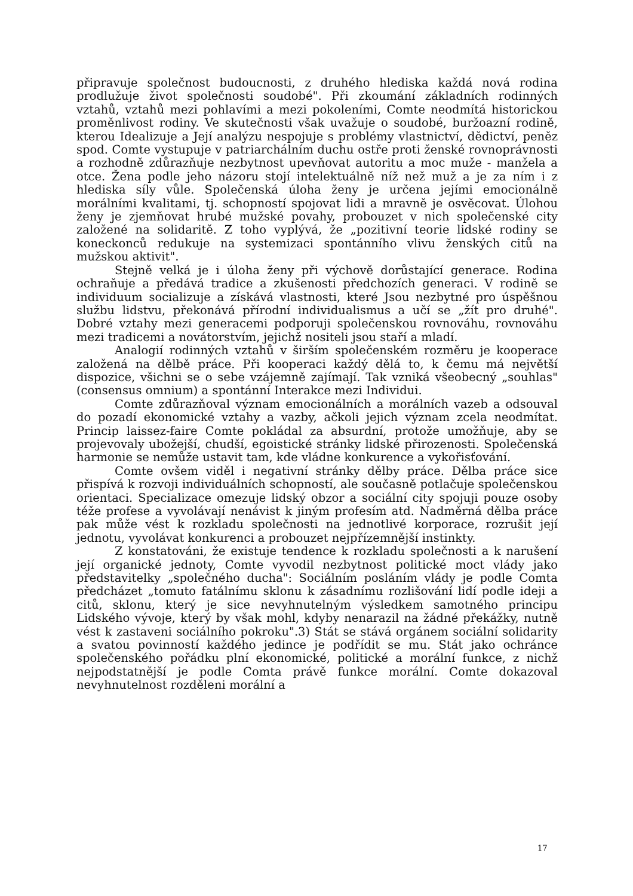připravuje společnost budoucnosti, z druhého hlediska každá nová rodina prodlužuje život společnosti soudobé". Při zkoumání základních rodinných vztahů, vztahů mezi pohlavími a mezi pokoleními, Comte neodmítá historickou proměnlivost rodiny. Ve skutečnosti však uvažuje o soudobé, buržoazní rodině, kterou Idealizuje a Její analýzu nespojuje s problémy vlastnictví, dědictví, peněz spod. Comte vystupuje v patriarchálním duchu ostře proti ženské rovnoprávnosti a rozhodně zdůrazňuje nezbytnost upevňovat autoritu a moc muže - manžela a otce. Žena podle jeho názoru stojí intelektuálně níž než muž a je za ním i z hlediska síly vůle. Společenská úloha ženy je určena jejími emocionálně morálními kvalitami, tj. schopností spojovat lidi a mravně je osvěcovat. Úlohou ženy je zjemňovat hrubé mužské povahy, probouzet v nich společenské city založené na solidaritě. Z toho vyplývá, že „pozitivní teorie lidské rodiny se koneckonců redukuje na systemizaci spontánního vlivu ženských citů na mužskou aktivit".
Stejně velká je i úloha ženy při výchově dorůstající generace. Rodina ochraňuje a předává tradice a zkušenosti předchozích generaci. V rodině se individuum socializuje a získává vlastnosti, které Jsou nezbytné pro úspěšnou službu lidstvu, překonává přírodní individualismus a učí se „žít pro druhé". Dobré vztahy mezi generacemi podporuji společenskou rovnováhu, rovnováhu mezi tradicemi a novátorstvím, jejichž nositeli jsou staří a mladí.
Analogií rodinných vztahů v širším společenském rozměru je kooperace založená na dělbě práce. Při kooperaci každý dělá to, k čemu má největší dispozice, všichni se o sebe vzájemně zajímají. Tak vzniká všeobecný „souhlas" (consensus omnium) a spontánní Interakce mezi Individui.
Comte zdůrazňoval význam emocionálních a morálních vazeb a odsouval do pozadí ekonomické vztahy a vazby, ačkoli jejich význam zcela neodmítat. Princip laissez-faire Comte pokládal za absurdní, protože umožňuje, aby se projevovaly ubožejší, chudší, egoistické stránky lidské přirozenosti. Společenská harmonie se nemůže ustavit tam, kde vládne konkurence a vykořisťování.
Comte ovšem viděl i negativní stránky dělby práce. Dělba práce sice přispívá k rozvoji individuálních schopností, ale současně potlačuje společenskou orientaci. Specializace omezuje lidský obzor a sociální city spojuji pouze osoby téže profese a vyvolávají nenávist k jiným profesím atd. Nadměrná dělba práce pak může vést k rozkladu společnosti na jednotlivé korporace, rozrušit její jednotu, vyvolávat konkurenci a probouzet nejpřízemnější instinkty.
Z konstatováni, že existuje tendence k rozkladu společnosti a k narušení její organické jednoty, Comte vyvodil nezbytnost politické moct vlády jako představitelky „společného ducha": Sociálním posláním vlády je podle Comta předcházet „tomuto fatálnímu sklonu k zásadnímu rozlišování lidí podle ideji a citů, sklonu, který je sice nevyhnutelným výsledkem samotného principu Lidského vývoje, který by však mohl, kdyby nenarazil na žádné překážky, nutně vést k zastaveni sociálního pokroku".3) Stát se stává orgánem sociální solidarity a svatou povinností každého jedince je podřídit se mu. Stát jako ochránce společenského pořádku plní ekonomické, politické a morální funkce, z nichž nejpodstatnější je podle Comta právě funkce morální. Comte dokazoval nevyhnutelnost rozděleni morální a
17